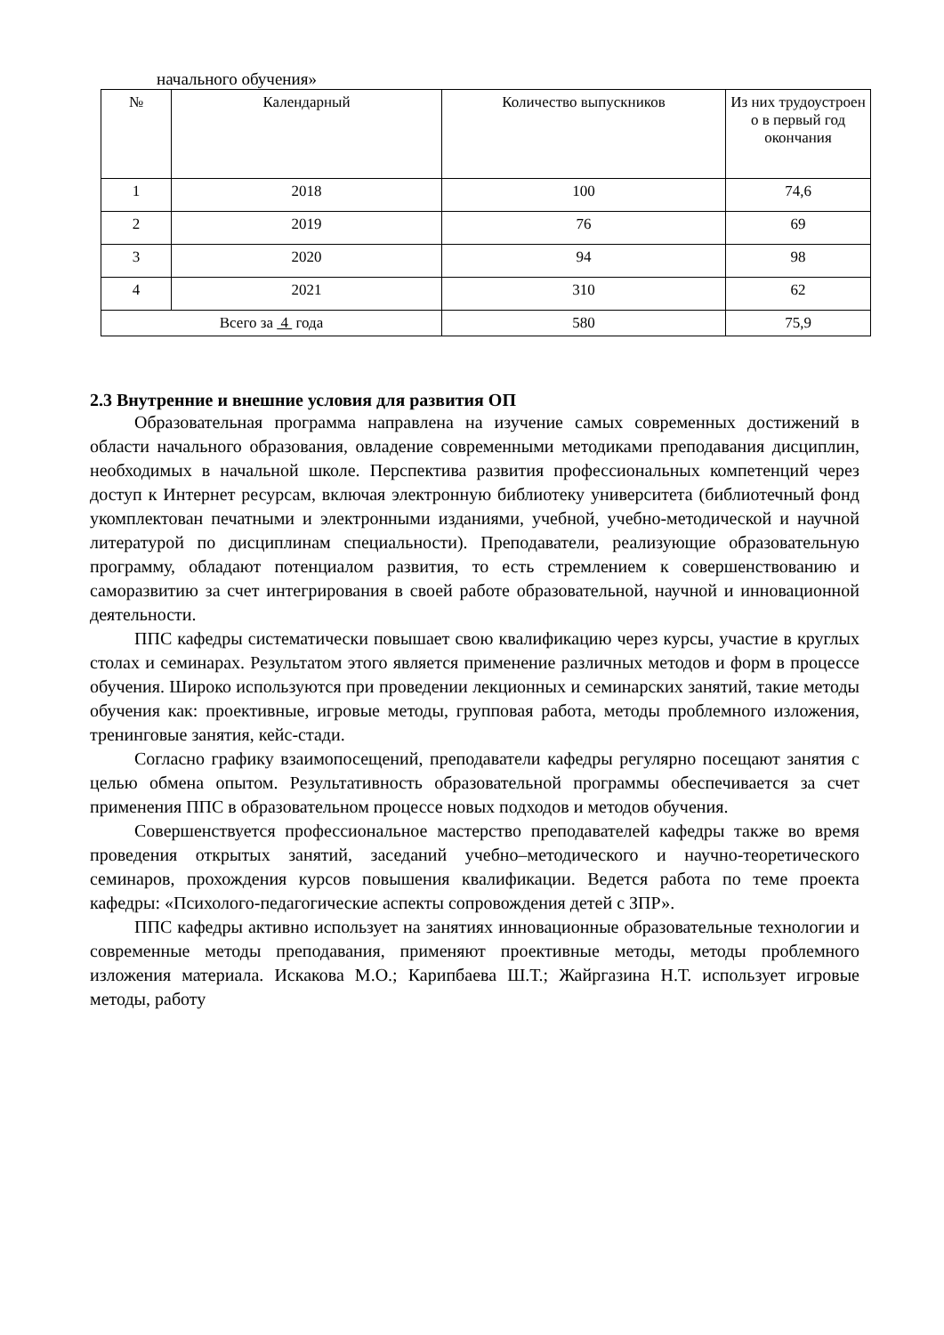начального обучения»
| № | Календарный | Количество выпускников | Из них трудоустроен о в первый год окончания |
| --- | --- | --- | --- |
| 1 | 2018 | 100 | 74,6 |
| 2 | 2019 | 76 | 69 |
| 3 | 2020 | 94 | 98 |
| 4 | 2021 | 310 | 62 |
| Всего за 4 года | | 580 | 75,9 |
2.3 Внутренние и внешние условия для развития ОП
Образовательная программа направлена на изучение самых современных достижений в области начального образования, овладение современными методиками преподавания дисциплин, необходимых в начальной школе. Перспектива развития профессиональных компетенций через доступ к Интернет ресурсам, включая электронную библиотеку университета (библиотечный фонд укомплектован печатными и электронными изданиями, учебной, учебно-методической и научной литературой по дисциплинам специальности). Преподаватели, реализующие образовательную программу, обладают потенциалом развития, то есть стремлением к совершенствованию и саморазвитию за счет интегрирования в своей работе образовательной, научной и инновационной деятельности.
ППС кафедры систематически повышает свою квалификацию через курсы, участие в круглых столах и семинарах. Результатом этого является применение различных методов и форм в процессе обучения. Широко используются при проведении лекционных и семинарских занятий, такие методы обучения как: проективные, игровые методы, групповая работа, методы проблемного изложения, тренинговые занятия, кейс-стади.
Согласно графику взаимопосещений, преподаватели кафедры регулярно посещают занятия с целью обмена опытом. Результативность образовательной программы обеспечивается за счет применения ППС в образовательном процессе новых подходов и методов обучения.
Совершенствуется профессиональное мастерство преподавателей кафедры также во время проведения открытых занятий, заседаний учебно–методического и научно-теоретического семинаров, прохождения курсов повышения квалификации. Ведется работа по теме проекта кафедры: «Психолого-педагогические аспекты сопровождения детей с ЗПР».
ППС кафедры активно использует на занятиях инновационные образовательные технологии и современные методы преподавания, применяют проективные методы, методы проблемного изложения материала. Искакова М.О.; Карипбаева Ш.Т.; Жайргазина Н.Т. использует игровые методы, работу